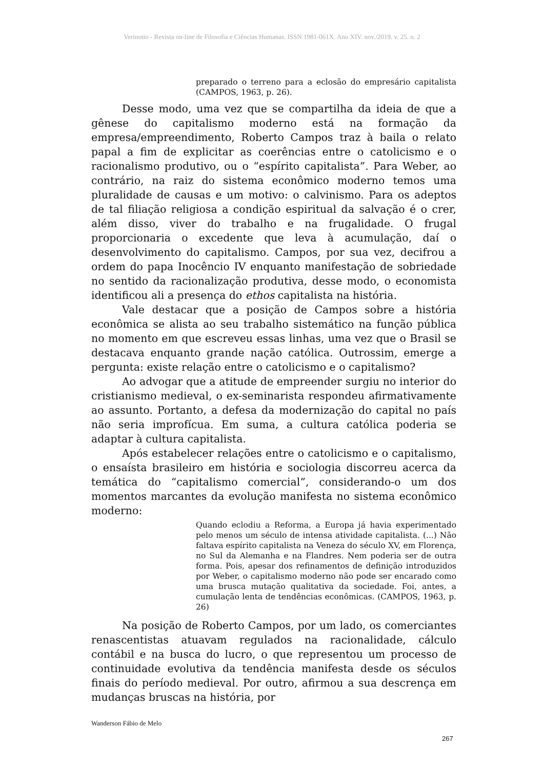Verinotio - Revista on-line de Filosofia e Ciências Humanas. ISSN 1981-061X. Ano XIV. nov./2019. v. 25. n. 2
preparado o terreno para a eclosão do empresário capitalista (CAMPOS, 1963, p. 26).
Desse modo, uma vez que se compartilha da ideia de que a gênese do capitalismo moderno está na formação da empresa/empreendimento, Roberto Campos traz à baila o relato papal a fim de explicitar as coerências entre o catolicismo e o racionalismo produtivo, ou o “espírito capitalista”. Para Weber, ao contrário, na raiz do sistema econômico moderno temos uma pluralidade de causas e um motivo: o calvinismo. Para os adeptos de tal filiação religiosa a condição espiritual da salvação é o crer, além disso, viver do trabalho e na frugalidade. O frugal proporcionaria o excedente que leva à acumulação, daí o desenvolvimento do capitalismo. Campos, por sua vez, decifrou a ordem do papa Inocêncio IV enquanto manifestação de sobriedade no sentido da racionalização produtiva, desse modo, o economista identificou ali a presença do ethos capitalista na história.
Vale destacar que a posição de Campos sobre a história econômica se alista ao seu trabalho sistemático na função pública no momento em que escreveu essas linhas, uma vez que o Brasil se destacava enquanto grande nação católica. Outrossim, emerge a pergunta: existe relação entre o catolicismo e o capitalismo?
Ao advogar que a atitude de empreender surgiu no interior do cristianismo medieval, o ex-seminarista respondeu afirmativamente ao assunto. Portanto, a defesa da modernização do capital no país não seria improfícua. Em suma, a cultura católica poderia se adaptar à cultura capitalista.
Após estabelecer relações entre o catolicismo e o capitalismo, o ensaísta brasileiro em história e sociologia discorreu acerca da temática do “capitalismo comercial”, considerando-o um dos momentos marcantes da evolução manifesta no sistema econômico moderno:
Quando eclodiu a Reforma, a Europa já havia experimentado pelo menos um século de intensa atividade capitalista. (...) Não faltava espírito capitalista na Veneza do século XV, em Florença, no Sul da Alemanha e na Flandres. Nem poderia ser de outra forma. Pois, apesar dos refinamentos de definição introduzidos por Weber, o capitalismo moderno não pode ser encarado como uma brusca mutação qualitativa da sociedade. Foi, antes, a cumulação lenta de tendências econômicas. (CAMPOS, 1963, p. 26)
Na posição de Roberto Campos, por um lado, os comerciantes renascentistas atuavam regulados na racionalidade, cálculo contábil e na busca do lucro, o que representou um processo de continuidade evolutiva da tendência manifesta desde os séculos finais do período medieval. Por outro, afirmou a sua descrença em mudanças bruscas na história, por
Wanderson Fábio de Melo
267